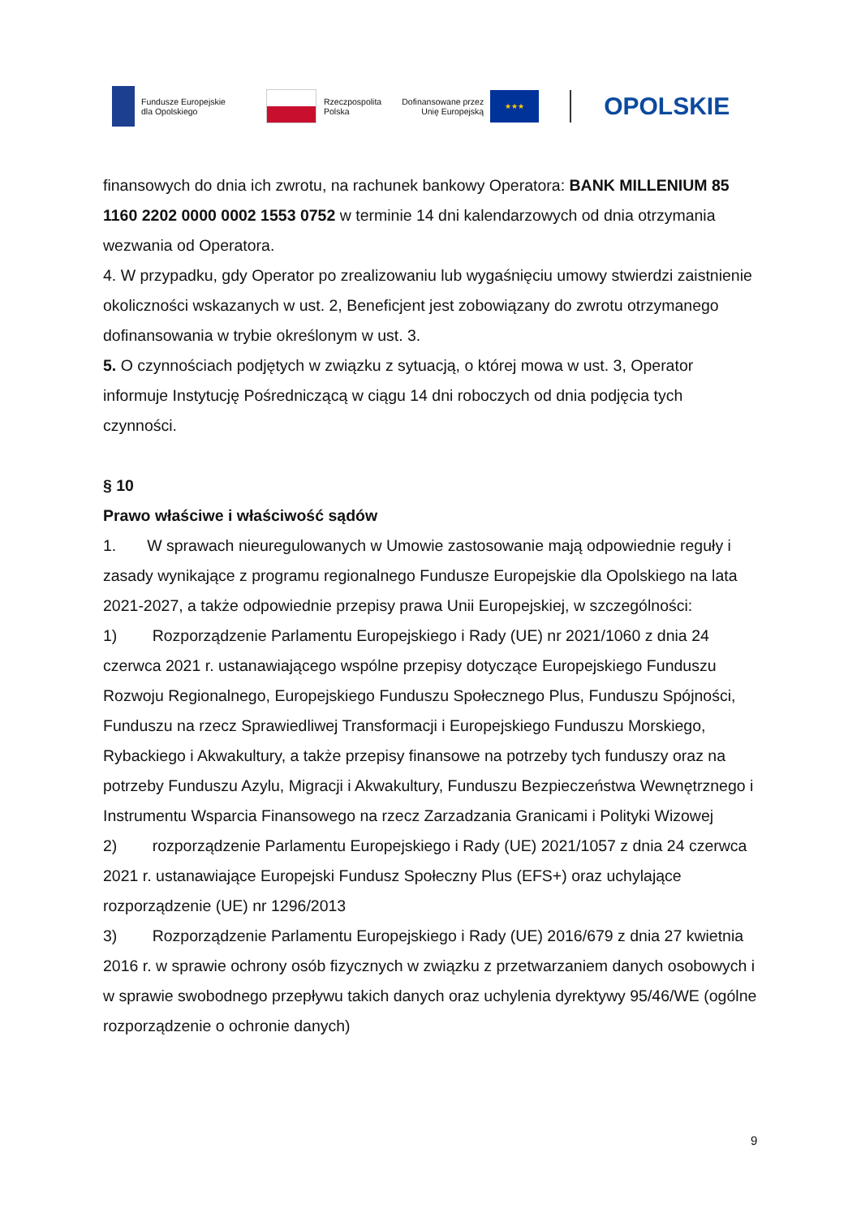Fundusze Europejskie
dla Opolskiego
Rzeczpospolita
Polska
Dofinansowane przez
Unię Europejską
★★★
OPOLSKIE
finansowych do dnia ich zwrotu, na rachunek bankowy Operatora: BANK MILLENIUM 85 1160 2202 0000 0002 1553 0752 w terminie 14 dni kalendarzowych od dnia otrzymania wezwania od Operatora.
4. W przypadku, gdy Operator po zrealizowaniu lub wygaśnięciu umowy stwierdzi zaistnienie okoliczności wskazanych w ust. 2, Beneficjent jest zobowiązany do zwrotu otrzymanego dofinansowania w trybie określonym w ust. 3.
5. O czynnościach podjętych w związku z sytuacją, o której mowa w ust. 3, Operator informuje Instytucję Pośredniczącą w ciągu 14 dni roboczych od dnia podjęcia tych czynności.
§ 10
Prawo właściwe i właściwość sądów
1. W sprawach nieuregulowanych w Umowie zastosowanie mają odpowiednie reguły i zasady wynikające z programu regionalnego Fundusze Europejskie dla Opolskiego na lata 2021-2027, a także odpowiednie przepisy prawa Unii Europejskiej, w szczególności:
1) Rozporządzenie Parlamentu Europejskiego i Rady (UE) nr 2021/1060 z dnia 24 czerwca 2021 r. ustanawiającego wspólne przepisy dotyczące Europejskiego Funduszu Rozwoju Regionalnego, Europejskiego Funduszu Społecznego Plus, Funduszu Spójności, Funduszu na rzecz Sprawiedliwej Transformacji i Europejskiego Funduszu Morskiego, Rybackiego i Akwakultury, a także przepisy finansowe na potrzeby tych funduszy oraz na potrzeby Funduszu Azylu, Migracji i Akwakultury, Funduszu Bezpieczeństwa Wewnętrznego i Instrumentu Wsparcia Finansowego na rzecz Zarzadzania Granicami i Polityki Wizowej
2) rozporządzenie Parlamentu Europejskiego i Rady (UE) 2021/1057 z dnia 24 czerwca 2021 r. ustanawiające Europejski Fundusz Społeczny Plus (EFS+) oraz uchylające rozporządzenie (UE) nr 1296/2013
3) Rozporządzenie Parlamentu Europejskiego i Rady (UE) 2016/679 z dnia 27 kwietnia 2016 r. w sprawie ochrony osób fizycznych w związku z przetwarzaniem danych osobowych i w sprawie swobodnego przepływu takich danych oraz uchylenia dyrektywy 95/46/WE (ogólne rozporządzenie o ochronie danych)
9